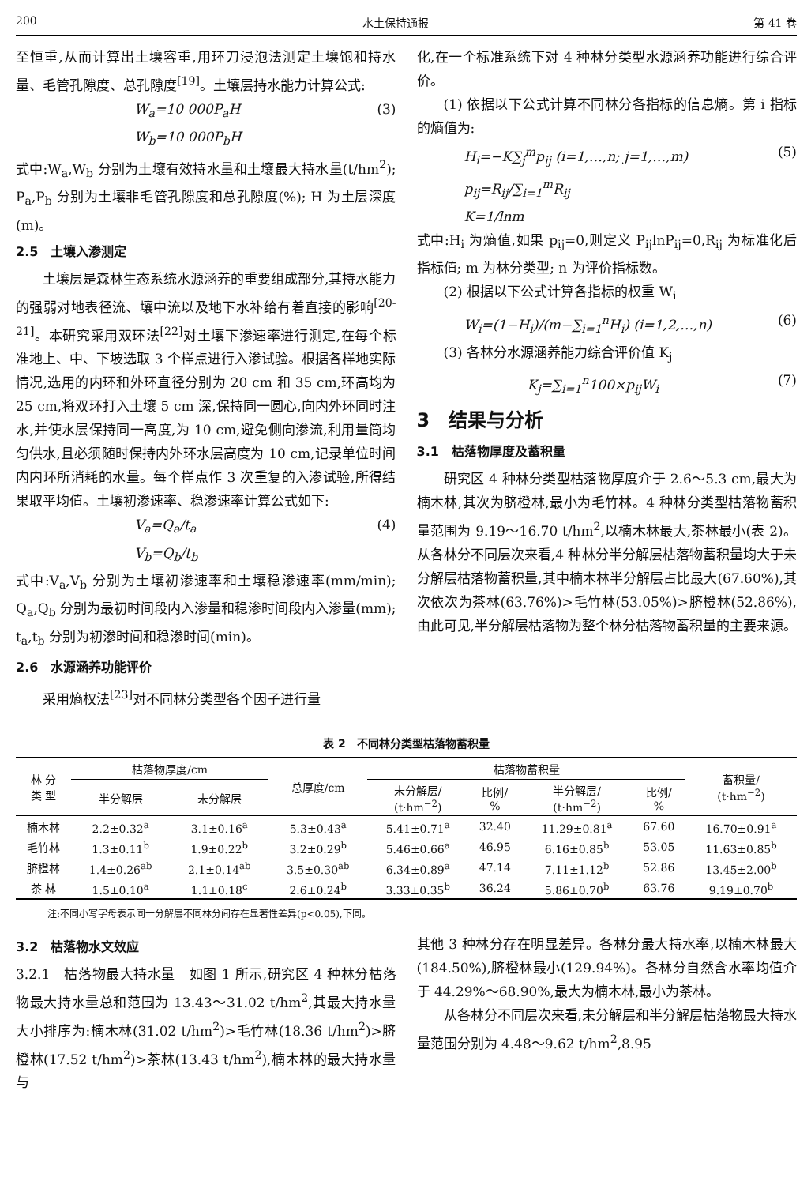200 水土保持通报 第 41 卷
至恒重,从而计算出土壤容重,用环刀浸泡法测定土壤饱和持水量、毛管孔隙度、总孔隙度<sup>[19]</sup>。土壤层持水能力计算公式:
W<sub>a</sub>=10 000P<sub>a</sub>H
W<sub>b</sub>=10 000P<sub>b</sub>H
(3)
式中:W<sub>a</sub>,W<sub>b</sub> 分别为土壤有效持水量和土壤最大持水量(t/hm<sup>2</sup>); P<sub>a</sub>,P<sub>b</sub> 分别为土壤非毛管孔隙度和总孔隙度(%); H 为土层深度(m)。
2.5　土壤入渗测定
土壤层是森林生态系统水源涵养的重要组成部分,其持水能力的强弱对地表径流、壤中流以及地下水补给有着直接的影响<sup>[20-21]</sup>。本研究采用双环法<sup>[22]</sup>对土壤下渗速率进行测定,在每个标准地上、中、下坡选取 3 个样点进行入渗试验。根据各样地实际情况,选用的内环和外环直径分别为 20 cm 和 35 cm,环高均为 25 cm,将双环打入土壤 5 cm 深,保持同一圆心,向内外环同时注水,并使水层保持同一高度,为 10 cm,避免侧向渗流,利用量筒均匀供水,且必须随时保持内外环水层高度为 10 cm,记录单位时间内内环所消耗的水量。每个样点作 3 次重复的入渗试验,所得结果取平均值。土壤初渗速率、稳渗速率计算公式如下:
V<sub>a</sub>=Q<sub>a</sub>/t<sub>a</sub>
V<sub>b</sub>=Q<sub>b</sub>/t<sub>b</sub>
(4)
式中:V<sub>a</sub>,V<sub>b</sub> 分别为土壤初渗速率和土壤稳渗速率(mm/min); Q<sub>a</sub>,Q<sub>b</sub> 分别为最初时间段内入渗量和稳渗时间段内入渗量(mm); t<sub>a</sub>,t<sub>b</sub> 分别为初渗时间和稳渗时间(min)。
2.6　水源涵养功能评价
采用熵权法<sup>[23]</sup>对不同林分类型各个因子进行量
化,在一个标准系统下对 4 种林分类型水源涵养功能进行综合评价。
(1) 依据以下公式计算不同林分各指标的信息熵。第 i 指标的熵值为:
H<sub>i</sub>=−K∑<sub>j</sub><sup>m</sup>p<sub>ij</sub> (i=1,…,n; j=1,…,m)
p<sub>ij</sub>=R<sub>ij</sub>/∑<sub>i=1</sub><sup>m</sup>R<sub>ij</sub>
K=1/lnm
(5)
式中:H<sub>i</sub> 为熵值,如果 p<sub>ij</sub>=0,则定义 P<sub>ij</sub>lnP<sub>ij</sub>=0,R<sub>ij</sub> 为标准化后指标值; m 为林分类型; n 为评价指标数。
(2) 根据以下公式计算各指标的权重 W<sub>i</sub>
W<sub>i</sub>=(1−H<sub>i</sub>)/(m−∑<sub>i=1</sub><sup>n</sup>H<sub>i</sub>) (i=1,2,…,n)
(6)
(3) 各林分水源涵养能力综合评价值 K<sub>j</sub>
K<sub>j</sub>=∑<sub>i=1</sub><sup>n</sup>100×p<sub>ij</sub>W<sub>i</sub> (7)
3　结果与分析
3.1　枯落物厚度及蓄积量
研究区 4 种林分类型枯落物厚度介于 2.6～5.3 cm,最大为楠木林,其次为脐橙林,最小为毛竹林。4 种林分类型枯落物蓄积量范围为 9.19～16.70 t/hm<sup>2</sup>,以楠木林最大,茶林最小(表 2)。从各林分不同层次来看,4 种林分半分解层枯落物蓄积量均大于未分解层枯落物蓄积量,其中楠木林半分解层占比最大(67.60%),其次依次为茶林(63.76%)>毛竹林(53.05%)>脐橙林(52.86%),由此可见,半分解层枯落物为整个林分枯落物蓄积量的主要来源。
表 2 不同林分类型枯落物蓄积量
| 林 分 类 型 | 枯落物厚度/cm | | 总厚度/cm | 枯落物蓄积量 | | | | 蓄积量/ (t·hm<sup>−2</sup>) |
| --- | --- | --- | --- | --- | --- | --- | --- | --- |
| | 半分解层 | 未分解层 | | 未分解层/ (t·hm<sup>−2</sup>) | 比例/ % | 半分解层/ (t·hm<sup>−2</sup>) | 比例/ % | |
| 楠木林 | 2.2±0.32<sup>a</sup> | 3.1±0.16<sup>a</sup> | 5.3±0.43<sup>a</sup> | 5.41±0.71<sup>a</sup> | 32.40 | 11.29±0.81<sup>a</sup> | 67.60 | 16.70±0.91<sup>a</sup> |
| 毛竹林 | 1.3±0.11<sup>b</sup> | 1.9±0.22<sup>b</sup> | 3.2±0.29<sup>b</sup> | 5.46±0.66<sup>a</sup> | 46.95 | 6.16±0.85<sup>b</sup> | 53.05 | 11.63±0.85<sup>b</sup> |
| 脐橙林 | 1.4±0.26<sup>ab</sup> | 2.1±0.14<sup>ab</sup> | 3.5±0.30<sup>ab</sup> | 6.34±0.89<sup>a</sup> | 47.14 | 7.11±1.12<sup>b</sup> | 52.86 | 13.45±2.00<sup>b</sup> |
| 茶 林 | 1.5±0.10<sup>a</sup> | 1.1±0.18<sup>c</sup> | 2.6±0.24<sup>b</sup> | 3.33±0.35<sup>b</sup> | 36.24 | 5.86±0.70<sup>b</sup> | 63.76 | 9.19±0.70<sup>b</sup> |
注:不同小写字母表示同一分解层不同林分间存在显著性差异(p<0.05),下同。
3.2　枯落物水文效应
3.2.1　枯落物最大持水量　如图 1 所示,研究区 4 种林分枯落物最大持水量总和范围为 13.43～31.02 t/hm<sup>2</sup>,其最大持水量大小排序为:楠木林(31.02 t/hm<sup>2</sup>)>毛竹林(18.36 t/hm<sup>2</sup>)>脐橙林(17.52 t/hm<sup>2</sup>)>茶林(13.43 t/hm<sup>2</sup>),楠木林的最大持水量与
其他 3 种林分存在明显差异。各林分最大持水率,以楠木林最大(184.50%),脐橙林最小(129.94%)。各林分自然含水率均值介于 44.29%～68.90%,最大为楠木林,最小为茶林。
从各林分不同层次来看,未分解层和半分解层枯落物最大持水量范围分别为 4.48～9.62 t/hm<sup>2</sup>,8.95